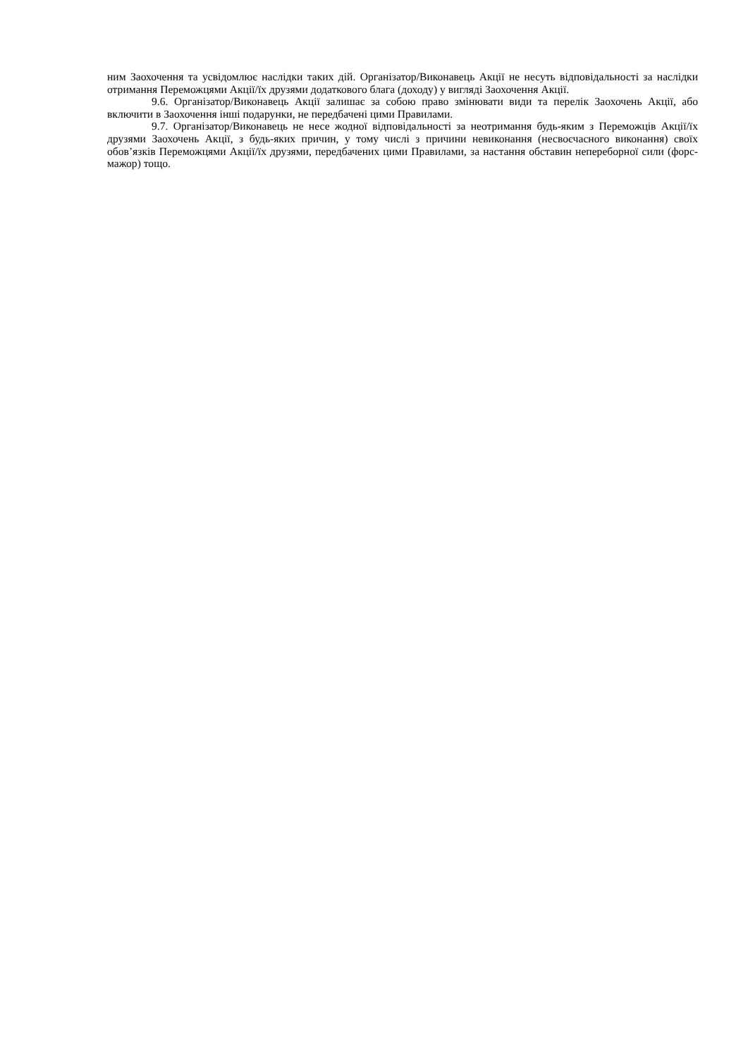ним Заохочення та усвідомлює наслідки таких дій. Організатор/Виконавець Акції не несуть відповідальності за наслідки отримання Переможцями Акції/їх друзями додаткового блага (доходу) у вигляді Заохочення Акції.
9.6. Організатор/Виконавець Акції залишає за собою право змінювати види та перелік Заохочень Акції, або включити в Заохочення інші подарунки, не передбачені цими Правилами.
9.7. Організатор/Виконавець не несе жодної відповідальності за неотримання будь-яким з Переможців Акції/їх друзями Заохочень Акції, з будь-яких причин, у тому числі з причини невиконання (несвоєчасного виконання) своїх обов’язків Переможцями Акції/їх друзями, передбачених цими Правилами, за настання обставин непереборної сили (форс-мажор) тощо.